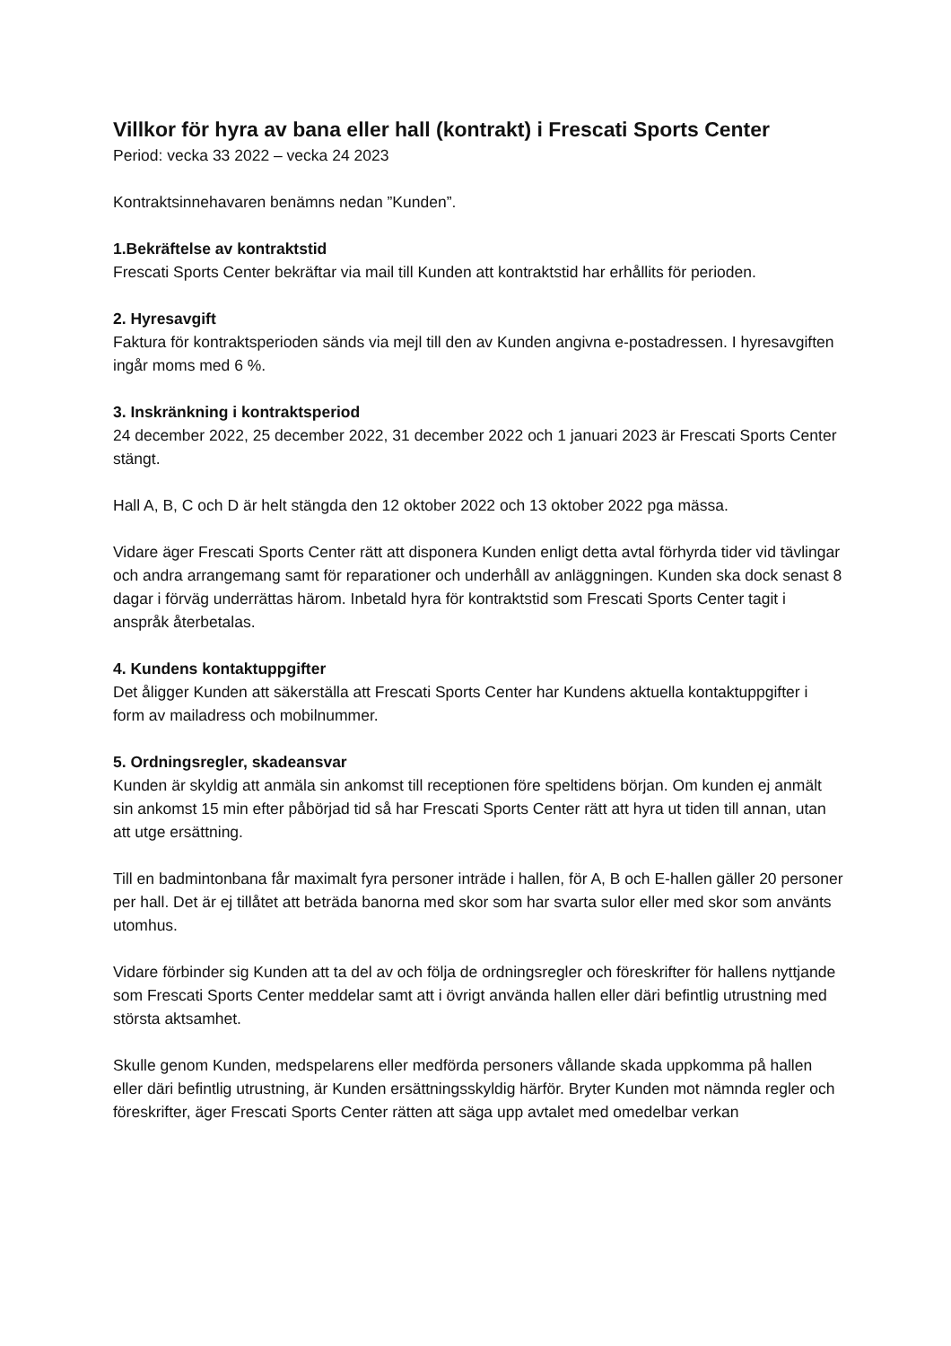Villkor för hyra av bana eller hall (kontrakt) i Frescati Sports Center
Period: vecka 33 2022 – vecka 24 2023
Kontraktsinnehavaren benämns nedan ”Kunden”.
1.Bekräftelse av kontraktstid
Frescati Sports Center bekräftar via mail till Kunden att kontraktstid har erhållits för perioden.
2. Hyresavgift
Faktura för kontraktsperioden sänds via mejl till den av Kunden angivna e-postadressen. I hyresavgiften ingår moms med 6 %.
3. Inskränkning i kontraktsperiod
24 december 2022, 25 december 2022, 31 december 2022 och 1 januari 2023 är Frescati Sports Center stängt.
Hall A, B, C och D är helt stängda den 12 oktober 2022 och 13 oktober 2022 pga mässa.
Vidare äger Frescati Sports Center rätt att disponera Kunden enligt detta avtal förhyrda tider vid tävlingar och andra arrangemang samt för reparationer och underhåll av anläggningen. Kunden ska dock senast 8 dagar i förväg underrättas härom. Inbetald hyra för kontraktstid som Frescati Sports Center tagit i anspråk återbetalas.
4. Kundens kontaktuppgifter
Det åligger Kunden att säkerställa att Frescati Sports Center har Kundens aktuella kontaktuppgifter i form av mailadress och mobilnummer.
5. Ordningsregler, skadeansvar
Kunden är skyldig att anmäla sin ankomst till receptionen före speltidens början. Om kunden ej anmält sin ankomst 15 min efter påbörjad tid så har Frescati Sports Center rätt att hyra ut tiden till annan, utan att utge ersättning.
Till en badmintonbana får maximalt fyra personer inträde i hallen, för A, B och E-hallen gäller 20 personer per hall. Det är ej tillåtet att beträda banorna med skor som har svarta sulor eller med skor som använts utomhus.
Vidare förbinder sig Kunden att ta del av och följa de ordningsregler och föreskrifter för hallens nyttjande som Frescati Sports Center meddelar samt att i övrigt använda hallen eller däri befintlig utrustning med största aktsamhet.
Skulle genom Kunden, medspelarens eller medförda personers vållande skada uppkomma på hallen eller däri befintlig utrustning, är Kunden ersättningsskyldig härför. Bryter Kunden mot nämnda regler och föreskrifter, äger Frescati Sports Center rätten att säga upp avtalet med omedelbar verkan